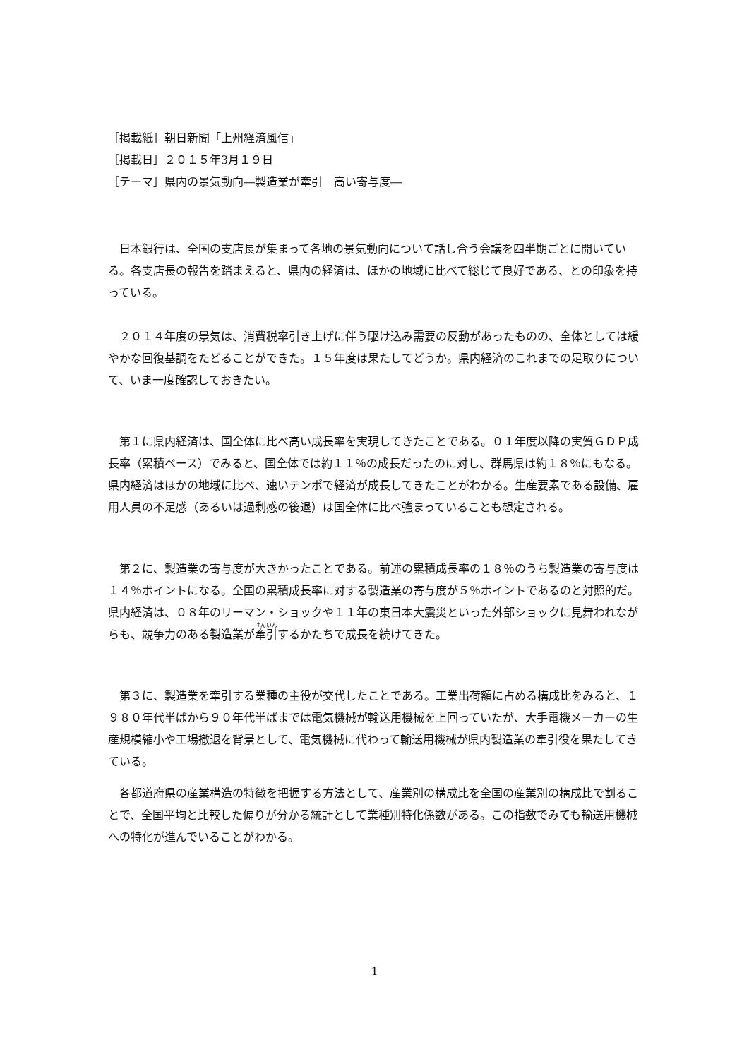［掲載紙］朝日新聞「上州経済風信」
［掲載日］２０１５年3月１９日
［テーマ］県内の景気動向―製造業が牽引　高い寄与度―
日本銀行は、全国の支店長が集まって各地の景気動向について話し合う会議を四半期ごとに開いている。各支店長の報告を踏まえると、県内の経済は、ほかの地域に比べて総じて良好である、との印象を持っている。
２０１４年度の景気は、消費税率引き上げに伴う駆け込み需要の反動があったものの、全体としては緩やかな回復基調をたどることができた。１５年度は果たしてどうか。県内経済のこれまでの足取りについて、いま一度確認しておきたい。
第１に県内経済は、国全体に比べ高い成長率を実現してきたことである。０１年度以降の実質ＧＤＰ成長率（累積ベース）でみると、国全体では約１１％の成長だったのに対し、群馬県は約１８％にもなる。県内経済はほかの地域に比べ、速いテンポで経済が成長してきたことがわかる。生産要素である設備、雇用人員の不足感（あるいは過剰感の後退）は国全体に比べ強まっていることも想定される。
第２に、製造業の寄与度が大きかったことである。前述の累積成長率の１８％のうち製造業の寄与度は１４％ポイントになる。全国の累積成長率に対する製造業の寄与度が５％ポイントであるのと対照的だ。県内経済は、０８年のリーマン・ショックや１１年の東日本大震災といった外部ショックに見舞われながらも、競争力のある製造業が牽引するかたちで成長を続けてきた。
第３に、製造業を牽引する業種の主役が交代したことである。工業出荷額に占める構成比をみると、１９８０年代半ばから９０年代半ばまでは電気機械が輸送用機械を上回っていたが、大手電機メーカーの生産規模縮小や工場撤退を背景として、電気機械に代わって輸送用機械が県内製造業の牽引役を果たしてきている。
各都道府県の産業構造の特徴を把握する方法として、産業別の構成比を全国の産業別の構成比で割ることで、全国平均と比較した偏りが分かる統計として業種別特化係数がある。この指数でみても輸送用機械への特化が進んでいることがわかる。
1